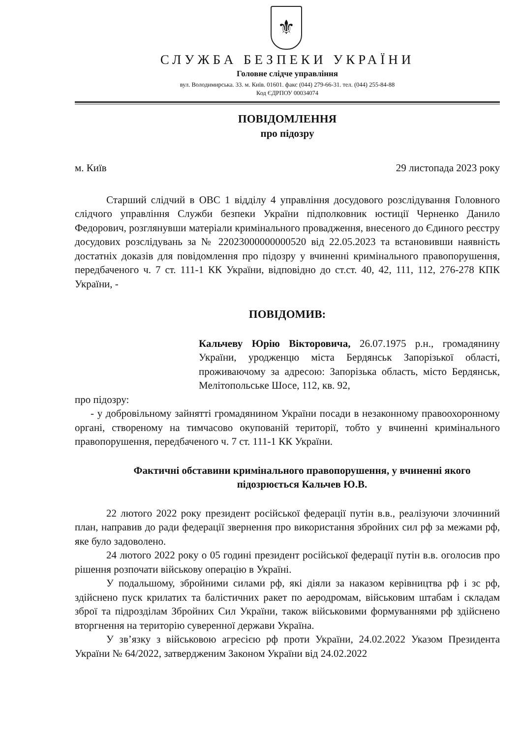⚜
СЛУЖБА БЕЗПЕКИ УКРАЇНИ
Головне слідче управління
вул. Володимирська. 33. м. Київ. 01601. факс (044) 279-66-31. тел. (044) 255-84-88
Код ЄДРПОУ 00034074
ПОВІДОМЛЕННЯ
про підозру
м. Київ 29 листопада 2023 року
Старший слідчий в ОВС 1 відділу 4 управління досудового розслідування Головного слідчого управління Служби безпеки України підполковник юстиції Черненко Данило Федорович, розглянувши матеріали кримінального провадження, внесеного до Єдиного реєстру досудових розслідувань за № 22023000000000520 від 22.05.2023 та встановивши наявність достатніх доказів для повідомлення про підозру у вчиненні кримінального правопорушення, передбаченого ч. 7 ст. 111-1 КК України, відповідно до ст.ст. 40, 42, 111, 112, 276-278 КПК України, -
ПОВІДОМИВ:
Кальчеву Юрію Вікторовича, 26.07.1975 р.н., громадянину України, уродженцю міста Бердянськ Запорізької області, проживаючому за адресою: Запорізька область, місто Бердянськ, Мелітопольське Шосе, 112, кв. 92,
про підозру:
- у добровільному зайнятті громадянином України посади в незаконному правоохоронному органі, створеному на тимчасово окупованій території, тобто у вчиненні кримінального правопорушення, передбаченого ч. 7 ст. 111-1 КК України.
Фактичні обставини кримінального правопорушення, у вчиненні якого підозрюється Кальчев Ю.В.
22 лютого 2022 року президент російської федерації путін в.в., реалізуючи злочинний план, направив до ради федерації звернення про використання збройних сил рф за межами рф, яке було задоволено.
24 лютого 2022 року о 05 годині президент російської федерації путін в.в. оголосив про рішення розпочати військову операцію в Україні.
У подальшому, збройними силами рф, які діяли за наказом керівництва рф і зс рф, здійснено пуск крилатих та балістичних ракет по аеродромам, військовим штабам і складам зброї та підрозділам Збройних Сил України, також військовими формуваннями рф здійснено вторгнення на територію суверенної держави Україна.
У зв’язку з військовою агресією рф проти України, 24.02.2022 Указом Президента України № 64/2022, затвердженим Законом України від 24.02.2022